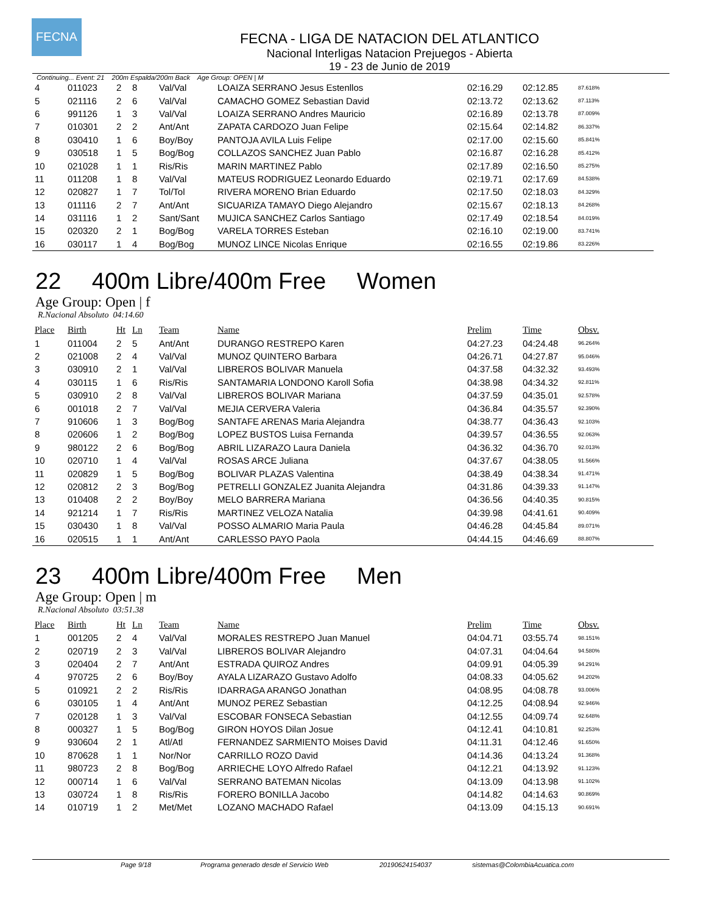FECNA
FECNA - LIGA DE NATACION DEL ATLANTICO
Nacional Interligas Natacion Prejuegos - Abierta
19 - 23 de Junio de 2019
Continuing... Event: 21 200m Espalda/200m Back Age Group: OPEN | M
| 4 | 011023 | 2 | 8 | Val/Val | LOAIZA SERRANO Jesus Estenllos | 02:16.29 | 02:12.85 | 87.618% |
| 5 | 021116 | 2 | 6 | Val/Val | CAMACHO GOMEZ Sebastian David | 02:13.72 | 02:13.62 | 87.113% |
| 6 | 991126 | 1 | 3 | Val/Val | LOAIZA SERRANO Andres Mauricio | 02:16.89 | 02:13.78 | 87.009% |
| 7 | 010301 | 2 | 2 | Ant/Ant | ZAPATA CARDOZO Juan Felipe | 02:15.64 | 02:14.82 | 86.337% |
| 8 | 030410 | 1 | 6 | Boy/Boy | PANTOJA AVILA Luis Felipe | 02:17.00 | 02:15.60 | 85.841% |
| 9 | 030518 | 1 | 5 | Bog/Bog | COLLAZOS SANCHEZ Juan Pablo | 02:16.87 | 02:16.28 | 85.412% |
| 10 | 021028 | 1 | 1 | Ris/Ris | MARIN MARTINEZ Pablo | 02:17.89 | 02:16.50 | 85.275% |
| 11 | 011208 | 1 | 8 | Val/Val | MATEUS RODRIGUEZ Leonardo Eduardo | 02:19.71 | 02:17.69 | 84.538% |
| 12 | 020827 | 1 | 7 | Tol/Tol | RIVERA MORENO Brian Eduardo | 02:17.50 | 02:18.03 | 84.329% |
| 13 | 011116 | 2 | 7 | Ant/Ant | SICUARIZA TAMAYO Diego Alejandro | 02:15.67 | 02:18.13 | 84.268% |
| 14 | 031116 | 1 | 2 | Sant/Sant | MUJICA SANCHEZ Carlos Santiago | 02:17.49 | 02:18.54 | 84.019% |
| 15 | 020320 | 2 | 1 | Bog/Bog | VARELA TORRES Esteban | 02:16.10 | 02:19.00 | 83.741% |
| 16 | 030117 | 1 | 4 | Bog/Bog | MUNOZ LINCE Nicolas Enrique | 02:16.55 | 02:19.86 | 83.226% |
22 400m Libre/400m Free Women
Age Group: Open | f
R.Nacional Absoluto 04:14.60
| Place | Birth | Ht | Ln | Team | Name | Prelim | Time | Obsv. |
| --- | --- | --- | --- | --- | --- | --- | --- | --- |
| 1 | 011004 | 2 | 5 | Ant/Ant | DURANGO RESTREPO Karen | 04:27.23 | 04:24.48 | 96.264% |
| 2 | 021008 | 2 | 4 | Val/Val | MUNOZ QUINTERO Barbara | 04:26.71 | 04:27.87 | 95.046% |
| 3 | 030910 | 2 | 1 | Val/Val | LIBREROS BOLIVAR Manuela | 04:37.58 | 04:32.32 | 93.493% |
| 4 | 030115 | 1 | 6 | Ris/Ris | SANTAMARIA LONDONO Karoll Sofia | 04:38.98 | 04:34.32 | 92.811% |
| 5 | 030910 | 2 | 8 | Val/Val | LIBREROS BOLIVAR Mariana | 04:37.59 | 04:35.01 | 92.578% |
| 6 | 001018 | 2 | 7 | Val/Val | MEJIA CERVERA Valeria | 04:36.84 | 04:35.57 | 92.390% |
| 7 | 910606 | 1 | 3 | Bog/Bog | SANTAFE ARENAS Maria Alejandra | 04:38.77 | 04:36.43 | 92.103% |
| 8 | 020606 | 1 | 2 | Bog/Bog | LOPEZ BUSTOS Luisa Fernanda | 04:39.57 | 04:36.55 | 92.063% |
| 9 | 980122 | 2 | 6 | Bog/Bog | ABRIL LIZARAZO Laura Daniela | 04:36.32 | 04:36.70 | 92.013% |
| 10 | 020710 | 1 | 4 | Val/Val | ROSAS ARCE Juliana | 04:37.67 | 04:38.05 | 91.566% |
| 11 | 020829 | 1 | 5 | Bog/Bog | BOLIVAR PLAZAS Valentina | 04:38.49 | 04:38.34 | 91.471% |
| 12 | 020812 | 2 | 3 | Bog/Bog | PETRELLI GONZALEZ Juanita Alejandra | 04:31.86 | 04:39.33 | 91.147% |
| 13 | 010408 | 2 | 2 | Boy/Boy | MELO BARRERA Mariana | 04:36.56 | 04:40.35 | 90.815% |
| 14 | 921214 | 1 | 7 | Ris/Ris | MARTINEZ VELOZA Natalia | 04:39.98 | 04:41.61 | 90.409% |
| 15 | 030430 | 1 | 8 | Val/Val | POSSO ALMARIO Maria Paula | 04:46.28 | 04:45.84 | 89.071% |
| 16 | 020515 | 1 | 1 | Ant/Ant | CARLESSO PAYO Paola | 04:44.15 | 04:46.69 | 88.807% |
23 400m Libre/400m Free Men
Age Group: Open | m
R.Nacional Absoluto 03:51.38
| Place | Birth | Ht | Ln | Team | Name | Prelim | Time | Obsv. |
| --- | --- | --- | --- | --- | --- | --- | --- | --- |
| 1 | 001205 | 2 | 4 | Val/Val | MORALES RESTREPO Juan Manuel | 04:04.71 | 03:55.74 | 98.151% |
| 2 | 020719 | 2 | 3 | Val/Val | LIBREROS BOLIVAR Alejandro | 04:07.31 | 04:04.64 | 94.580% |
| 3 | 020404 | 2 | 7 | Ant/Ant | ESTRADA QUIROZ Andres | 04:09.91 | 04:05.39 | 94.291% |
| 4 | 970725 | 2 | 6 | Boy/Boy | AYALA LIZARAZO Gustavo Adolfo | 04:08.33 | 04:05.62 | 94.202% |
| 5 | 010921 | 2 | 2 | Ris/Ris | IDARRAGA ARANGO Jonathan | 04:08.95 | 04:08.78 | 93.006% |
| 6 | 030105 | 1 | 4 | Ant/Ant | MUNOZ PEREZ Sebastian | 04:12.25 | 04:08.94 | 92.946% |
| 7 | 020128 | 1 | 3 | Val/Val | ESCOBAR FONSECA Sebastian | 04:12.55 | 04:09.74 | 92.648% |
| 8 | 000327 | 1 | 5 | Bog/Bog | GIRON HOYOS Dilan Josue | 04:12.41 | 04:10.81 | 92.253% |
| 9 | 930604 | 2 | 1 | Atl/Atl | FERNANDEZ SARMIENTO Moises David | 04:11.31 | 04:12.46 | 91.650% |
| 10 | 870628 | 1 | 1 | Nor/Nor | CARRILLO ROZO David | 04:14.36 | 04:13.24 | 91.368% |
| 11 | 980723 | 2 | 8 | Bog/Bog | ARRIECHE LOYO Alfredo Rafael | 04:12.21 | 04:13.92 | 91.123% |
| 12 | 000714 | 1 | 6 | Val/Val | SERRANO BATEMAN Nicolas | 04:13.09 | 04:13.98 | 91.102% |
| 13 | 030724 | 1 | 8 | Ris/Ris | FORERO BONILLA Jacobo | 04:14.82 | 04:14.63 | 90.869% |
| 14 | 010719 | 1 | 2 | Met/Met | LOZANO MACHADO Rafael | 04:13.09 | 04:15.13 | 90.691% |
Page 9/18 Programa generado desde el Servicio Web 20190624154037 sistemas@ColombiaAcuatica.com